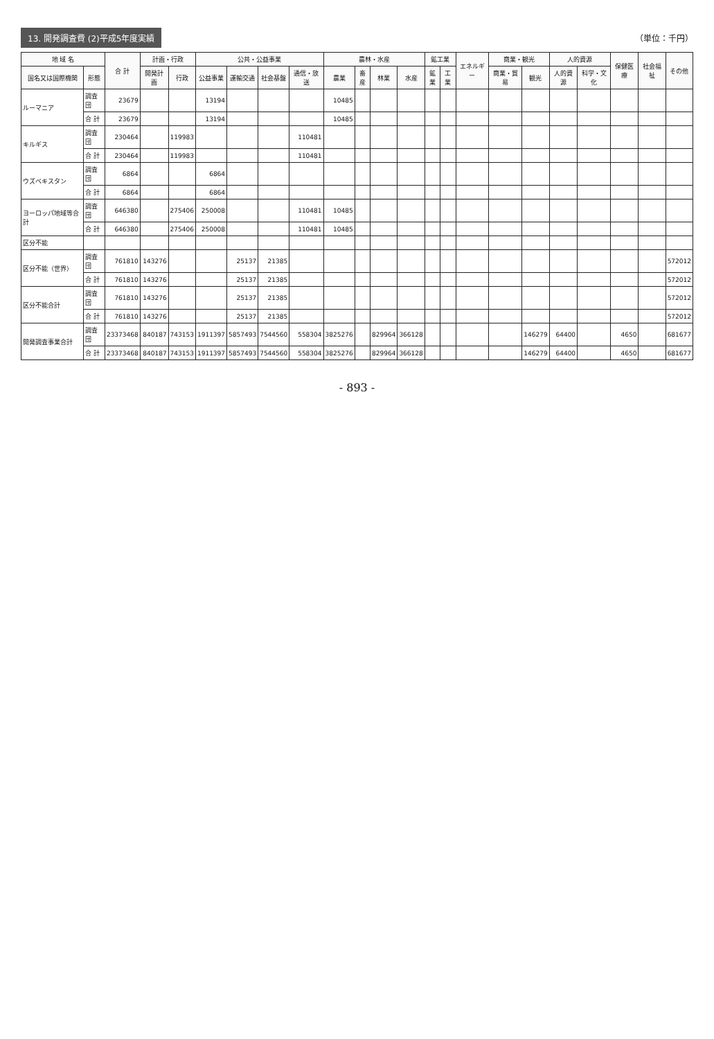13. 開発調査費 (2)平成5年度実績 （単位：千円）
| 地 域 名 | | 合 計 | 計画・行政 | | 公共・公益事業 | | | | 農林・水産 | | | | 鉱工業 | | エネルギー | 商業・観光 | | 人的資源 | | 保健医療 | 社会福祉 | その他 |
| --- | --- | --- | --- | --- | --- | --- | --- | --- | --- | --- | --- | --- | --- | --- | --- | --- | --- | --- | --- | --- | --- | --- |
| 国名又は国際機関 | 形態 | | 開発計画 | 行政 | 公益事業 | 運輸交通 | 社会基盤 | 通信・放送 | 農業 | 畜産 | 林業 | 水産 | 鉱業 | 工業 | | 商業・貿易 | 観光 | 人的資源 | 科学・文化 | | | |
| ルーマニア | 調査団 | 23679 | | | 13194 | | | | 10485 | | | | | | | | | | | | | |
| | 合 計 | 23679 | | | 13194 | | | | 10485 | | | | | | | | | | | | | |
| キルギス | 調査団 | 230464 | | 119983 | | | | 110481 | | | | | | | | | | | | | | |
| | 合 計 | 230464 | | 119983 | | | | 110481 | | | | | | | | | | | | | | |
| ウズベキスタン | 調査団 | 6864 | | | 6864 | | | | | | | | | | | | | | | | | |
| | 合 計 | 6864 | | | 6864 | | | | | | | | | | | | | | | | | |
| ヨーロッパ地域等合計 | 調査団 | 646380 | | 275406 | 250008 | | | 110481 | 10485 | | | | | | | | | | | | | |
| | 合 計 | 646380 | | 275406 | 250008 | | | 110481 | 10485 | | | | | | | | | | | | | |
| 区分不能 | | | | | | | | | | | | | | | | | | | | | | |
| 区分不能（世界） | 調査団 | 761810 | 143276 | | | 25137 | 21385 | | | | | | | | | | | | | | | 572012 |
| | 合 計 | 761810 | 143276 | | | 25137 | 21385 | | | | | | | | | | | | | | | 572012 |
| 区分不能合計 | 調査団 | 761810 | 143276 | | | 25137 | 21385 | | | | | | | | | | | | | | | 572012 |
| | 合 計 | 761810 | 143276 | | | 25137 | 21385 | | | | | | | | | | | | | | | 572012 |
| 開発調査事業合計 | 調査団 | 23373468 | 840187 | 743153 | 1911397 | 5857493 | 7544560 | 558304 | 3825276 | | 829964 | 366128 | | | | | 146279 | 64400 | | 4650 | | 681677 |
| | 合 計 | 23373468 | 840187 | 743153 | 1911397 | 5857493 | 7544560 | 558304 | 3825276 | | 829964 | 366128 | | | | | 146279 | 64400 | | 4650 | | 681677 |
- 893 -